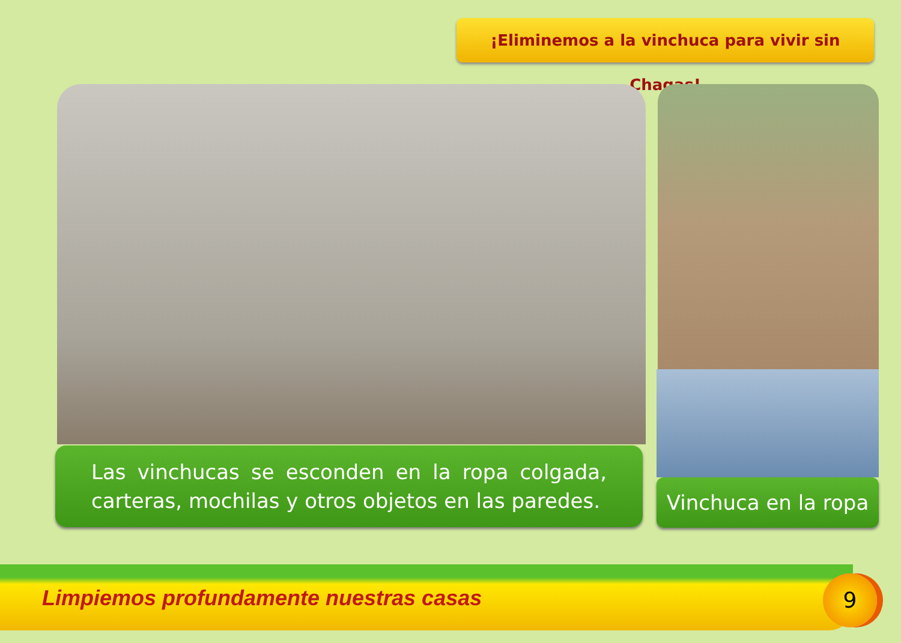¡Eliminemos a la vinchuca para vivir sin Chagas!
Las vinchucas se esconden en la ropa colgada, carteras, mochilas y otros objetos en las paredes.
Vinchuca en la ropa
Limpiemos profundamente nuestras casas
9